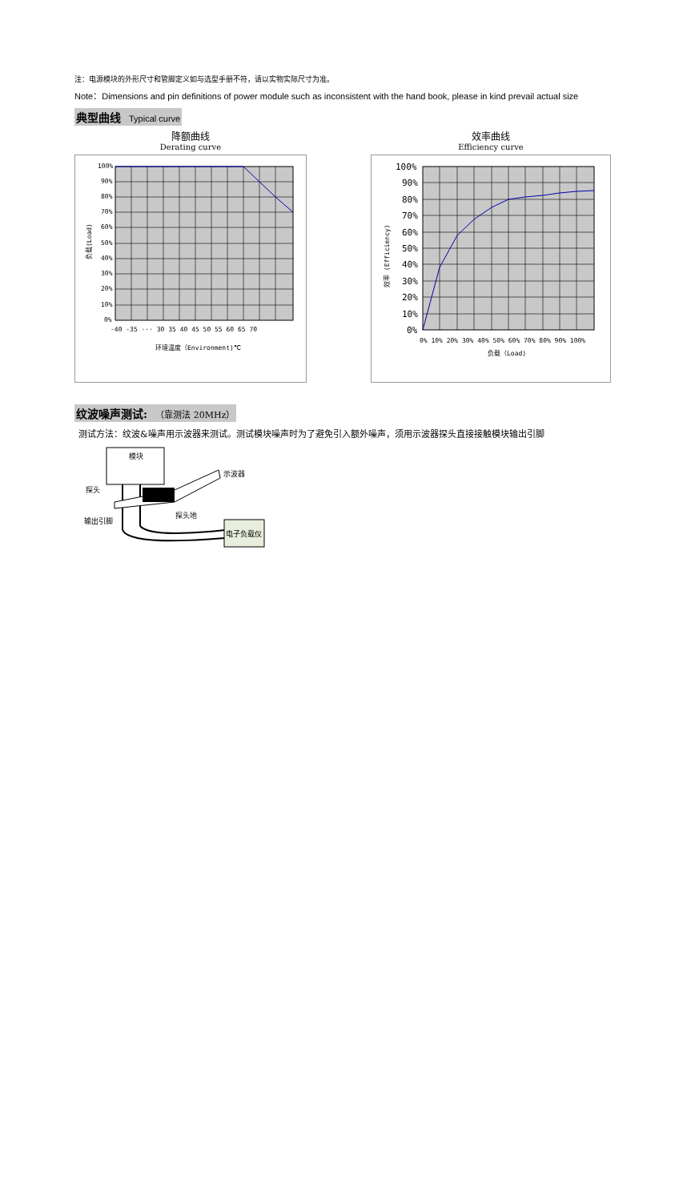注：电源模块的外形尺寸和管脚定义如与选型手册不符，请以实物实际尺寸为准。
Note：Dimensions and pin definitions of power module such as inconsistent with the hand book, please in kind prevail actual size
典型曲线 Typical curve
降额曲线
Derating curve
100%
90%
80%
70%
60%
50%
40%
30%
20%
10%
0%
-40 -35 ··· 30 35 40 45 50 55 60 65 70
环境温度（Environment)℃
负载(Load)
效率曲线
Efficiency curve
100%
90%
80%
70%
60%
50%
40%
30%
20%
10%
0%
0% 10% 20% 30% 40% 50% 60% 70% 80% 90% 100%
负载（Load)
效率 (Efficiency)
纹波噪声测试: （靠测法 20MHz）
测试方法：纹波&噪声用示波器来测试。测试模块噪声时为了避免引入额外噪声，须用示波器探头直接接触模块输出引脚
模块
示波器
探头
探头地
输出引脚
电子负载仪